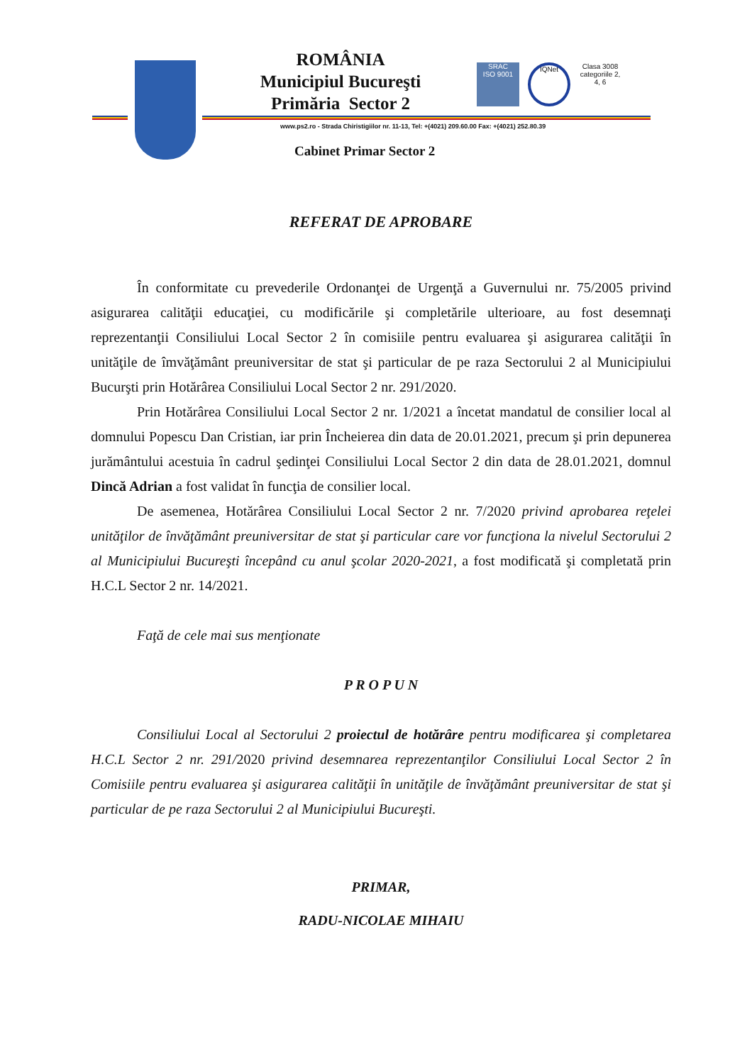ROMÂNIA
Municipiul Bucureşti
Primăria Sector 2
SRAC
ISO 9001
IQNet
Clasa 3008 categoriile 2, 4, 6
www.ps2.ro - Strada Chiristigiilor nr. 11-13, Tel: +(4021) 209.60.00 Fax: +(4021) 252.80.39
Cabinet Primar Sector 2
REFERAT DE APROBARE
În conformitate cu prevederile Ordonanţei de Urgenţă a Guvernului nr. 75/2005 privind asigurarea calităţii educaţiei, cu modificările şi completările ulterioare, au fost desemnaţi reprezentanţii Consiliului Local Sector 2 în comisiile pentru evaluarea şi asigurarea calităţii în unităţile de îmvăţământ preuniversitar de stat şi particular de pe raza Sectorului 2 al Municipiului Bucurşti prin Hotărârea Consiliului Local Sector 2 nr. 291/2020.
Prin Hotărârea Consiliului Local Sector 2 nr. 1/2021 a încetat mandatul de consilier local al domnului Popescu Dan Cristian, iar prin Încheierea din data de 20.01.2021, precum şi prin depunerea jurământului acestuia în cadrul şedinţei Consiliului Local Sector 2 din data de 28.01.2021, domnul Dincă Adrian a fost validat în funcţia de consilier local.
De asemenea, Hotărârea Consiliului Local Sector 2 nr. 7/2020 privind aprobarea reţelei unităţilor de învăţământ preuniversitar de stat şi particular care vor funcţiona la nivelul Sectorului 2 al Municipiului Bucureşti începând cu anul şcolar 2020-2021, a fost modificată şi completată prin H.C.L Sector 2 nr. 14/2021.
Faţă de cele mai sus menţionate
P R O P U N
Consiliului Local al Sectorului 2 proiectul de hotărâre pentru modificarea şi completarea H.C.L Sector 2 nr. 291/2020 privind desemnarea reprezentanţilor Consiliului Local Sector 2 în Comisiile pentru evaluarea şi asigurarea calităţii în unităţile de învăţământ preuniversitar de stat şi particular de pe raza Sectorului 2 al Municipiului Bucureşti.
PRIMAR,
RADU-NICOLAE MIHAIU